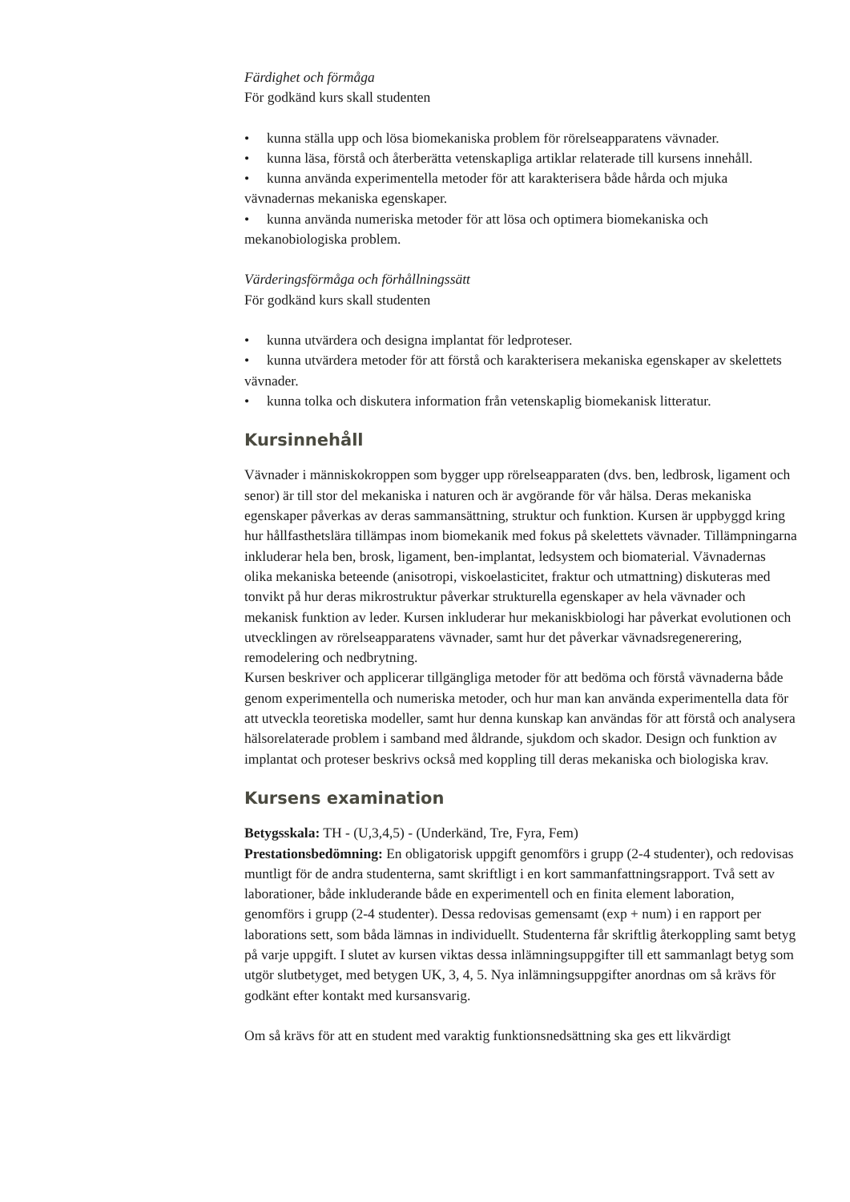Färdighet och förmåga
För godkänd kurs skall studenten
• kunna ställa upp och lösa biomekaniska problem för rörelseapparatens vävnader.
• kunna läsa, förstå och återberätta vetenskapliga artiklar relaterade till kursens innehåll.
• kunna använda experimentella metoder för att karakterisera både hårda och mjuka vävnadernas mekaniska egenskaper.
• kunna använda numeriska metoder för att lösa och optimera biomekaniska och mekanobiologiska problem.
Värderingsförmåga och förhållningssätt
För godkänd kurs skall studenten
• kunna utvärdera och designa implantat för ledproteser.
• kunna utvärdera metoder för att förstå och karakterisera mekaniska egenskaper av skelettets vävnader.
• kunna tolka och diskutera information från vetenskaplig biomekanisk litteratur.
Kursinnehåll
Vävnader i människokroppen som bygger upp rörelseapparaten (dvs. ben, ledbrosk, ligament och senor) är till stor del mekaniska i naturen och är avgörande för vår hälsa. Deras mekaniska egenskaper påverkas av deras sammansättning, struktur och funktion. Kursen är uppbyggd kring hur hållfasthetslära tillämpas inom biomekanik med fokus på skelettets vävnader. Tillämpningarna inkluderar hela ben, brosk, ligament, ben-implantat, ledsystem och biomaterial. Vävnadernas olika mekaniska beteende (anisotropi, viskoelasticitet, fraktur och utmattning) diskuteras med tonvikt på hur deras mikrostruktur påverkar strukturella egenskaper av hela vävnader och mekanisk funktion av leder. Kursen inkluderar hur mekaniskbiologi har påverkat evolutionen och utvecklingen av rörelseapparatens vävnader, samt hur det påverkar vävnadsregenerering, remodelering och nedbrytning.
Kursen beskriver och applicerar tillgängliga metoder för att bedöma och förstå vävnaderna både genom experimentella och numeriska metoder, och hur man kan använda experimentella data för att utveckla teoretiska modeller, samt hur denna kunskap kan användas för att förstå och analysera hälsorelaterade problem i samband med åldrande, sjukdom och skador. Design och funktion av implantat och proteser beskrivs också med koppling till deras mekaniska och biologiska krav.
Kursens examination
Betygsskala: TH - (U,3,4,5) - (Underkänd, Tre, Fyra, Fem)
Prestationsbedömning: En obligatorisk uppgift genomförs i grupp (2-4 studenter), och redovisas muntligt för de andra studenterna, samt skriftligt i en kort sammanfattningsrapport. Två sett av laborationer, både inkluderande både en experimentell och en finita element laboration, genomförs i grupp (2-4 studenter). Dessa redovisas gemensamt (exp + num) i en rapport per laborations sett, som båda lämnas in individuellt. Studenterna får skriftlig återkoppling samt betyg på varje uppgift. I slutet av kursen viktas dessa inlämningsuppgifter till ett sammanlagt betyg som utgör slutbetyget, med betygen UK, 3, 4, 5. Nya inlämningsuppgifter anordnas om så krävs för godkänt efter kontakt med kursansvarig.
Om så krävs för att en student med varaktig funktionsnedsättning ska ges ett likvärdigt